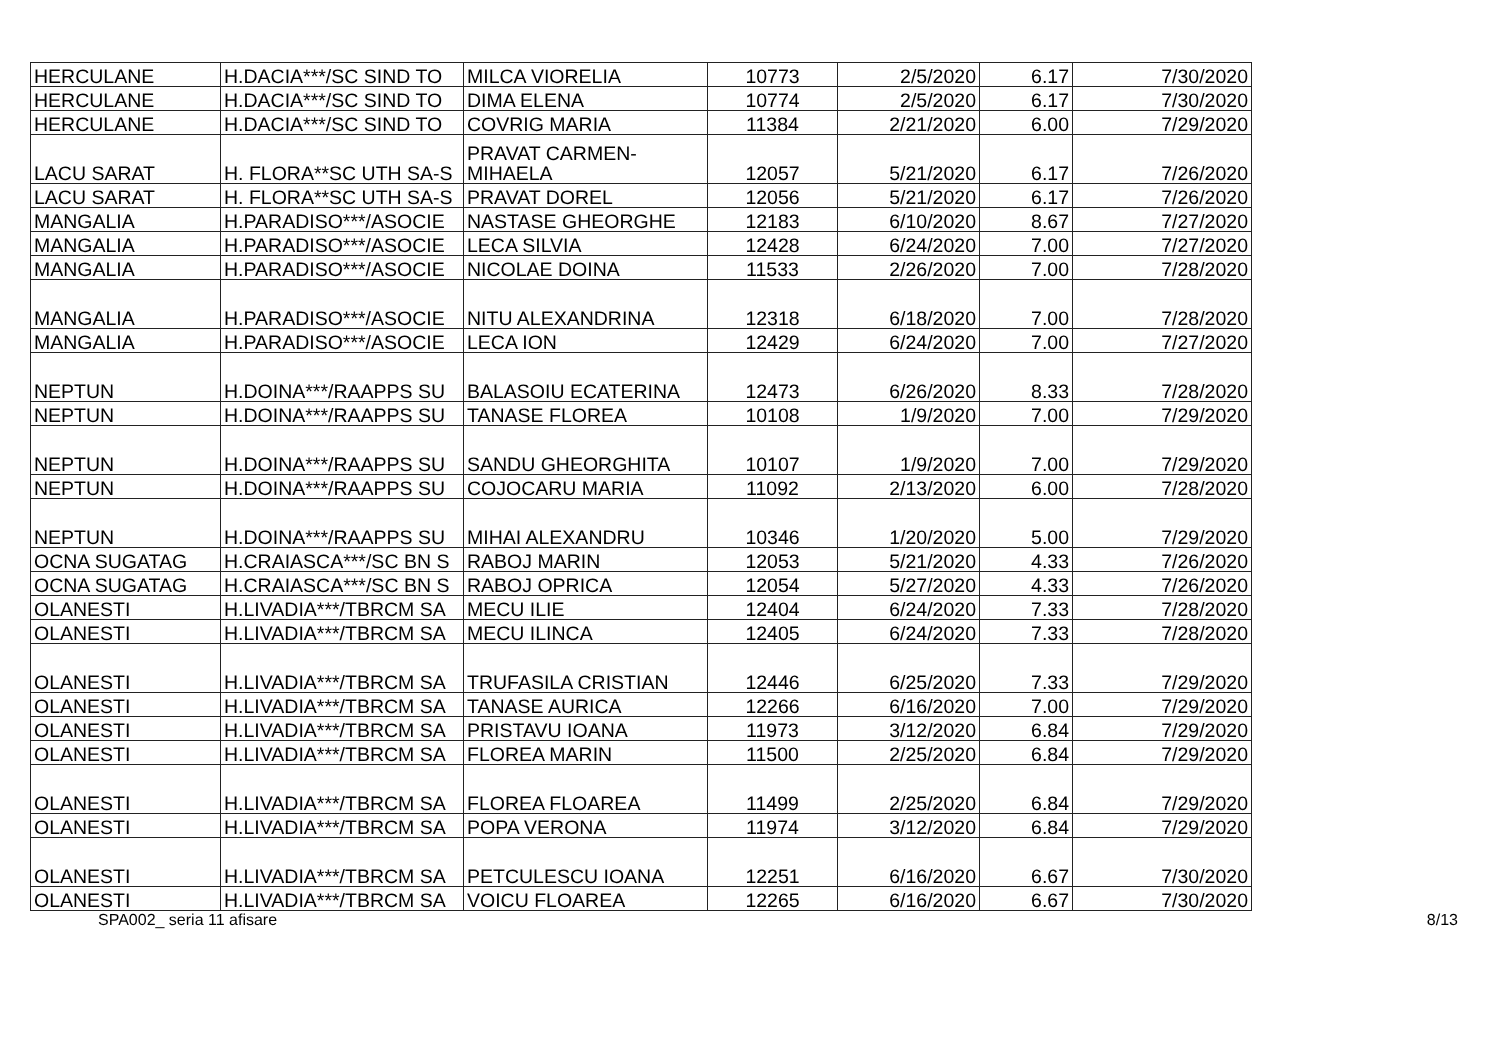| HERCULANE | H.DACIA***/SC SIND TO | MILCA VIORELIA | 10773 | 2/5/2020 | 6.17 | 7/30/2020 |
| HERCULANE | H.DACIA***/SC SIND TO | DIMA ELENA | 10774 | 2/5/2020 | 6.17 | 7/30/2020 |
| HERCULANE | H.DACIA***/SC SIND TO | COVRIG MARIA | 11384 | 2/21/2020 | 6.00 | 7/29/2020 |
| LACU SARAT | H. FLORA**SC UTH SA-S | PRAVAT CARMEN- MIHAELA | 12057 | 5/21/2020 | 6.17 | 7/26/2020 |
| LACU SARAT | H. FLORA**SC UTH SA-S | PRAVAT DOREL | 12056 | 5/21/2020 | 6.17 | 7/26/2020 |
| MANGALIA | H.PARADISO***/ASOCIE | NASTASE GHEORGHE | 12183 | 6/10/2020 | 8.67 | 7/27/2020 |
| MANGALIA | H.PARADISO***/ASOCIE | LECA SILVIA | 12428 | 6/24/2020 | 7.00 | 7/27/2020 |
| MANGALIA | H.PARADISO***/ASOCIE | NICOLAE DOINA | 11533 | 2/26/2020 | 7.00 | 7/28/2020 |
| MANGALIA | H.PARADISO***/ASOCIE | NITU ALEXANDRINA | 12318 | 6/18/2020 | 7.00 | 7/28/2020 |
| MANGALIA | H.PARADISO***/ASOCIE | LECA ION | 12429 | 6/24/2020 | 7.00 | 7/27/2020 |
| NEPTUN | H.DOINA***/RAAPPS SU | BALASOIU ECATERINA | 12473 | 6/26/2020 | 8.33 | 7/28/2020 |
| NEPTUN | H.DOINA***/RAAPPS SU | TANASE FLOREA | 10108 | 1/9/2020 | 7.00 | 7/29/2020 |
| NEPTUN | H.DOINA***/RAAPPS SU | SANDU GHEORGHITA | 10107 | 1/9/2020 | 7.00 | 7/29/2020 |
| NEPTUN | H.DOINA***/RAAPPS SU | COJOCARU MARIA | 11092 | 2/13/2020 | 6.00 | 7/28/2020 |
| NEPTUN | H.DOINA***/RAAPPS SU | MIHAI ALEXANDRU | 10346 | 1/20/2020 | 5.00 | 7/29/2020 |
| OCNA SUGATAG | H.CRAIASCA***/SC BN S | RABOJ MARIN | 12053 | 5/21/2020 | 4.33 | 7/26/2020 |
| OCNA SUGATAG | H.CRAIASCA***/SC BN S | RABOJ OPRICA | 12054 | 5/27/2020 | 4.33 | 7/26/2020 |
| OLANESTI | H.LIVADIA***/TBRCM SA | MECU ILIE | 12404 | 6/24/2020 | 7.33 | 7/28/2020 |
| OLANESTI | H.LIVADIA***/TBRCM SA | MECU ILINCA | 12405 | 6/24/2020 | 7.33 | 7/28/2020 |
| OLANESTI | H.LIVADIA***/TBRCM SA | TRUFASILA CRISTIAN | 12446 | 6/25/2020 | 7.33 | 7/29/2020 |
| OLANESTI | H.LIVADIA***/TBRCM SA | TANASE AURICA | 12266 | 6/16/2020 | 7.00 | 7/29/2020 |
| OLANESTI | H.LIVADIA***/TBRCM SA | PRISTAVU IOANA | 11973 | 3/12/2020 | 6.84 | 7/29/2020 |
| OLANESTI | H.LIVADIA***/TBRCM SA | FLOREA MARIN | 11500 | 2/25/2020 | 6.84 | 7/29/2020 |
| OLANESTI | H.LIVADIA***/TBRCM SA | FLOREA FLOAREA | 11499 | 2/25/2020 | 6.84 | 7/29/2020 |
| OLANESTI | H.LIVADIA***/TBRCM SA | POPA VERONA | 11974 | 3/12/2020 | 6.84 | 7/29/2020 |
| OLANESTI | H.LIVADIA***/TBRCM SA | PETCULESCU IOANA | 12251 | 6/16/2020 | 6.67 | 7/30/2020 |
| OLANESTI | H.LIVADIA***/TBRCM SA | VOICU FLOAREA | 12265 | 6/16/2020 | 6.67 | 7/30/2020 |
SPA002_ seria 11 afisare 8/13